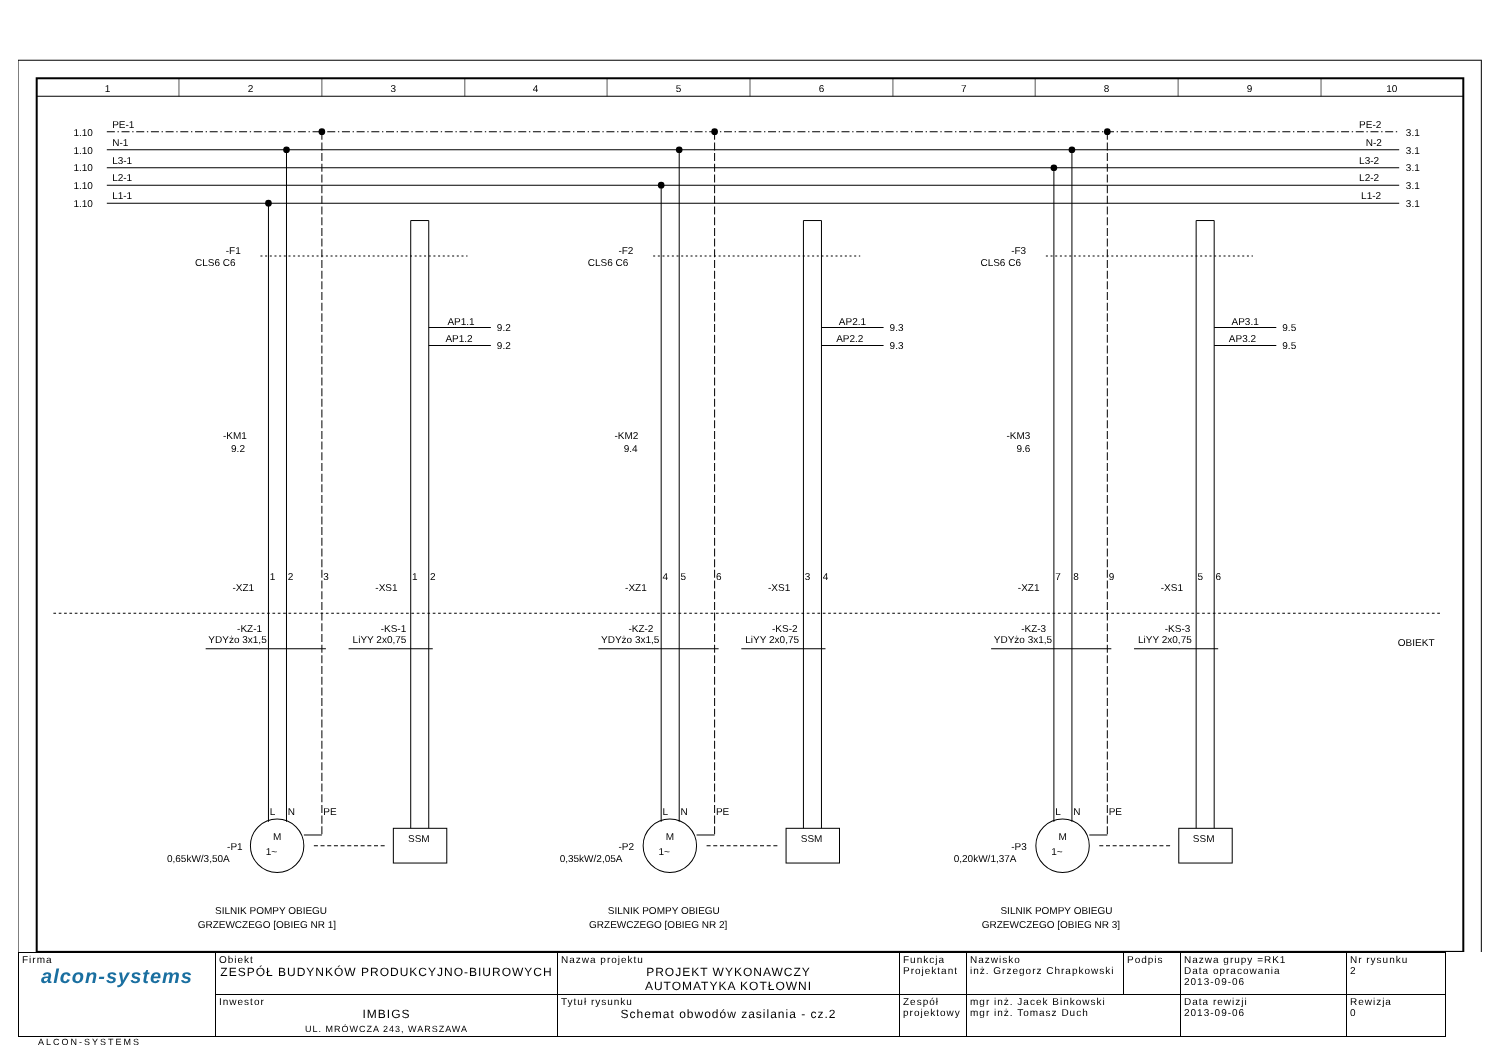1
2
3
4
5
6
7
8
9
10
1.10
PE-1
PE-2
3.1
1.10
N-1
N-2
3.1
1.10
L3-1
L3-2
3.1
1.10
L2-1
L2-2
3.1
1.10
L1-1
L1-2
3.1
OBIEKT
-F1
CLS6 C6
AP1.1
9.2
AP1.2
9.2
-KM1
9.2
-XZ1
1
2
3
-XS1
1
2
-KZ-1
YDYżo 3x1,5
-KS-1
LiYY 2x0,75
L
N
PE
M
1~
SSM
-P1
0,65kW/3,50A
SILNIK POMPY OBIEGU
GRZEWCZEGO [OBIEG NR 1]
-F2
CLS6 C6
AP2.1
9.3
AP2.2
9.3
-KM2
9.4
-XZ1
4
5
6
-XS1
3
4
-KZ-2
YDYżo 3x1,5
-KS-2
LiYY 2x0,75
L
N
PE
M
1~
SSM
-P2
0,35kW/2,05A
SILNIK POMPY OBIEGU
GRZEWCZEGO [OBIEG NR 2]
-F3
CLS6 C6
AP3.1
9.5
AP3.2
9.5
-KM3
9.6
-XZ1
7
8
9
-XS1
5
6
-KZ-3
YDYżo 3x1,5
-KS-3
LiYY 2x0,75
L
N
PE
M
1~
SSM
-P3
0,20kW/1,37A
SILNIK POMPY OBIEGU
GRZEWCZEGO [OBIEG NR 3]
| Firma alcon-systems | Obiekt ZESPÓŁ BUDYNKÓW PRODUKCYJNO-BIUROWYCH | Nazwa projektu PROJEKT WYKONAWCZY AUTOMATYKA KOTŁOWNI | Funkcja Projektant | Nazwisko inż. Grzegorz Chrapkowski | Podpis | Nazwa grupy =RK1 Data opracowania 2013-09-06 | Nr rysunku 2 |
| | Inwestor IMBIGS UL. MRÓWCZA 243, WARSZAWA | Tytuł rysunku Schemat obwodów zasilania - cz.2 | Zespół projektowy | mgr inż. Jacek Binkowski mgr inż. Tomasz Duch | | Data rewizji 2013-09-06 | Rewizja 0 |
ALCON-SYSTEMS